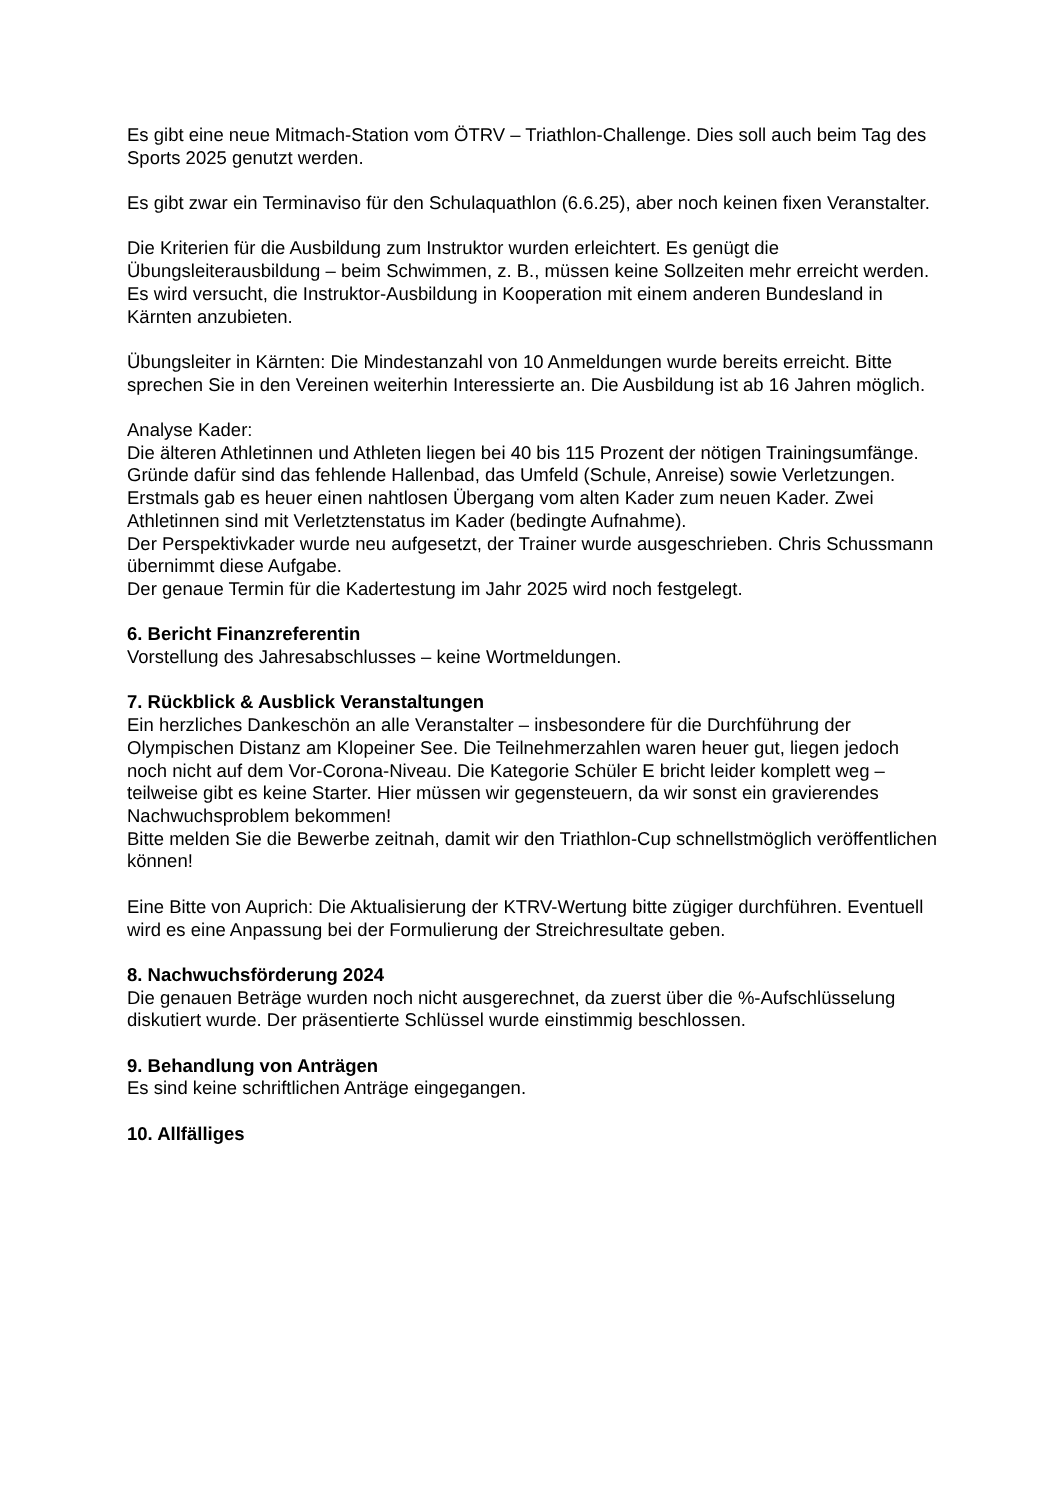Es gibt eine neue Mitmach-Station vom ÖTRV – Triathlon-Challenge. Dies soll auch beim Tag des Sports 2025 genutzt werden.
Es gibt zwar ein Terminaviso für den Schulaquathlon (6.6.25), aber noch keinen fixen Veranstalter.
Die Kriterien für die Ausbildung zum Instruktor wurden erleichtert. Es genügt die Übungsleiterausbildung – beim Schwimmen, z. B., müssen keine Sollzeiten mehr erreicht werden.
Es wird versucht, die Instruktor-Ausbildung in Kooperation mit einem anderen Bundesland in Kärnten anzubieten.
Übungsleiter in Kärnten: Die Mindestanzahl von 10 Anmeldungen wurde bereits erreicht. Bitte sprechen Sie in den Vereinen weiterhin Interessierte an. Die Ausbildung ist ab 16 Jahren möglich.
Analyse Kader:
Die älteren Athletinnen und Athleten liegen bei 40 bis 115 Prozent der nötigen Trainingsumfänge. Gründe dafür sind das fehlende Hallenbad, das Umfeld (Schule, Anreise) sowie Verletzungen.
Erstmals gab es heuer einen nahtlosen Übergang vom alten Kader zum neuen Kader. Zwei Athletinnen sind mit Verletztenstatus im Kader (bedingte Aufnahme).
Der Perspektivkader wurde neu aufgesetzt, der Trainer wurde ausgeschrieben. Chris Schussmann übernimmt diese Aufgabe.
Der genaue Termin für die Kadertestung im Jahr 2025 wird noch festgelegt.
6. Bericht Finanzreferentin
Vorstellung des Jahresabschlusses – keine Wortmeldungen.
7. Rückblick & Ausblick Veranstaltungen
Ein herzliches Dankeschön an alle Veranstalter – insbesondere für die Durchführung der Olympischen Distanz am Klopeiner See. Die Teilnehmerzahlen waren heuer gut, liegen jedoch noch nicht auf dem Vor-Corona-Niveau. Die Kategorie Schüler E bricht leider komplett weg – teilweise gibt es keine Starter. Hier müssen wir gegensteuern, da wir sonst ein gravierendes Nachwuchsproblem bekommen!
Bitte melden Sie die Bewerbe zeitnah, damit wir den Triathlon-Cup schnellstmöglich veröffentlichen können!
Eine Bitte von Auprich: Die Aktualisierung der KTRV-Wertung bitte zügiger durchführen. Eventuell wird es eine Anpassung bei der Formulierung der Streichresultate geben.
8. Nachwuchsförderung 2024
Die genauen Beträge wurden noch nicht ausgerechnet, da zuerst über die %-Aufschlüsselung diskutiert wurde. Der präsentierte Schlüssel wurde einstimmig beschlossen.
9. Behandlung von Anträgen
Es sind keine schriftlichen Anträge eingegangen.
10. Allfälliges